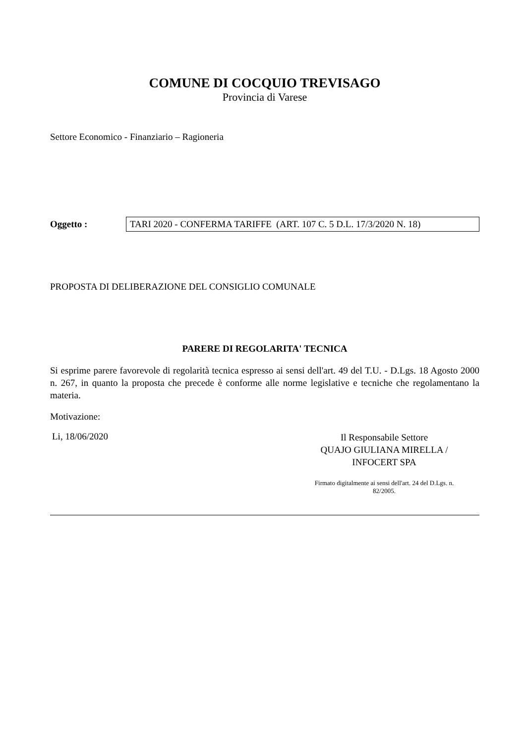COMUNE DI COCQUIO TREVISAGO
Provincia di Varese
Settore Economico - Finanziario – Ragioneria
Oggetto :
TARI 2020 - CONFERMA TARIFFE (ART. 107 C. 5 D.L. 17/3/2020 N. 18)
PROPOSTA DI DELIBERAZIONE DEL CONSIGLIO COMUNALE
PARERE DI REGOLARITA' TECNICA
Si esprime parere favorevole di regolarità tecnica espresso ai sensi dell'art. 49 del T.U. - D.Lgs. 18 Agosto 2000 n. 267, in quanto la proposta che precede è conforme alle norme legislative e tecniche che regolamentano la materia.
Motivazione:
Li, 18/06/2020
Il Responsabile Settore
QUAJO GIULIANA MIRELLA /
INFOCERT SPA
Firmato digitalmente ai sensi dell'art. 24 del D.Lgs. n. 82/2005.